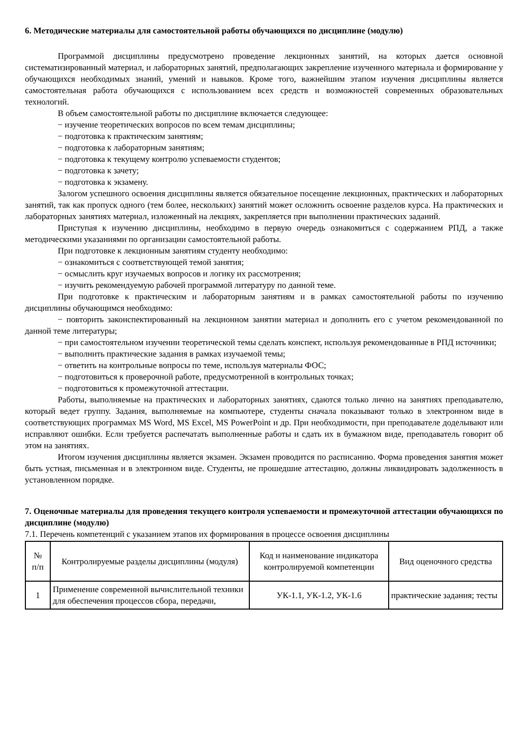6. Методические материалы для самостоятельной работы обучающихся по дисциплине (модулю)
Программой дисциплины предусмотрено проведение лекционных занятий, на которых дается основной систематизированный материал, и лабораторных занятий, предполагающих закрепление изученного материала и формирование у обучающихся необходимых знаний, умений и навыков. Кроме того, важнейшим этапом изучения дисциплины является самостоятельная работа обучающихся с использованием всех средств и возможностей современных образовательных технологий.
В объем самостоятельной работы по дисциплине включается следующее:
− изучение теоретических вопросов по всем темам дисциплины;
− подготовка к практическим занятиям;
− подготовка к лабораторным занятиям;
− подготовка к текущему контролю успеваемости студентов;
− подготовка к зачету;
− подготовка к экзамену.
Залогом успешного освоения дисциплины является обязательное посещение лекционных, практических и лабораторных занятий, так как пропуск одного (тем более, нескольких) занятий может осложнить освоение разделов курса. На практических и лабораторных занятиях материал, изложенный на лекциях, закрепляется при выполнении практических заданий.
Приступая к изучению дисциплины, необходимо в первую очередь ознакомиться с содержанием РПД, а также методическими указаниями по организации самостоятельной работы.
При подготовке к лекционным занятиям студенту необходимо:
− ознакомиться с соответствующей темой занятия;
− осмыслить круг изучаемых вопросов и логику их рассмотрения;
− изучить рекомендуемую рабочей программой литературу по данной теме.
При подготовке к практическим и лабораторным занятиям и в рамках самостоятельной работы по изучению дисциплины обучающимся необходимо:
− повторить законспектированный на лекционном занятии материал и дополнить его с учетом рекомендованной по данной теме литературы;
− при самостоятельном изучении теоретической темы сделать конспект, используя рекомендованные в РПД источники;
− выполнить практические задания в рамках изучаемой темы;
− ответить на контрольные вопросы по теме, используя материалы ФОС;
− подготовиться к проверочной работе, предусмотренной в контрольных точках;
− подготовиться к промежуточной аттестации.
Работы, выполняемые на практических и лабораторных занятиях, сдаются только лично на занятиях преподавателю, который ведет группу. Задания, выполняемые на компьютере, студенты сначала показывают только в электронном виде в соответствующих программах MS Word, MS Excel, MS PowerPoint и др. При необходимости, при преподавателе доделывают или исправляют ошибки. Если требуется распечатать выполненные работы и сдать их в бумажном виде, преподаватель говорит об этом на занятиях.
Итогом изучения дисциплины является экзамен. Экзамен проводится по расписанию. Форма проведения занятия может быть устная, письменная и в электронном виде. Студенты, не прошедшие аттестацию, должны ликвидировать задолженность в установленном порядке.
7. Оценочные материалы для проведения текущего контроля успеваемости и промежуточной аттестации обучающихся по дисциплине (модулю)
7.1. Перечень компетенций с указанием этапов их формирования в процессе освоения дисциплины
| № п/п | Контролируемые разделы дисциплины (модуля) | Код и наименование индикатора контролируемой компетенции | Вид оценочного средства |
| --- | --- | --- | --- |
| 1 | Применение современной вычислительной техники для обеспечения процессов сбора, передачи, | УК-1.1, УК-1.2, УК-1.6 | практические задания; тесты |